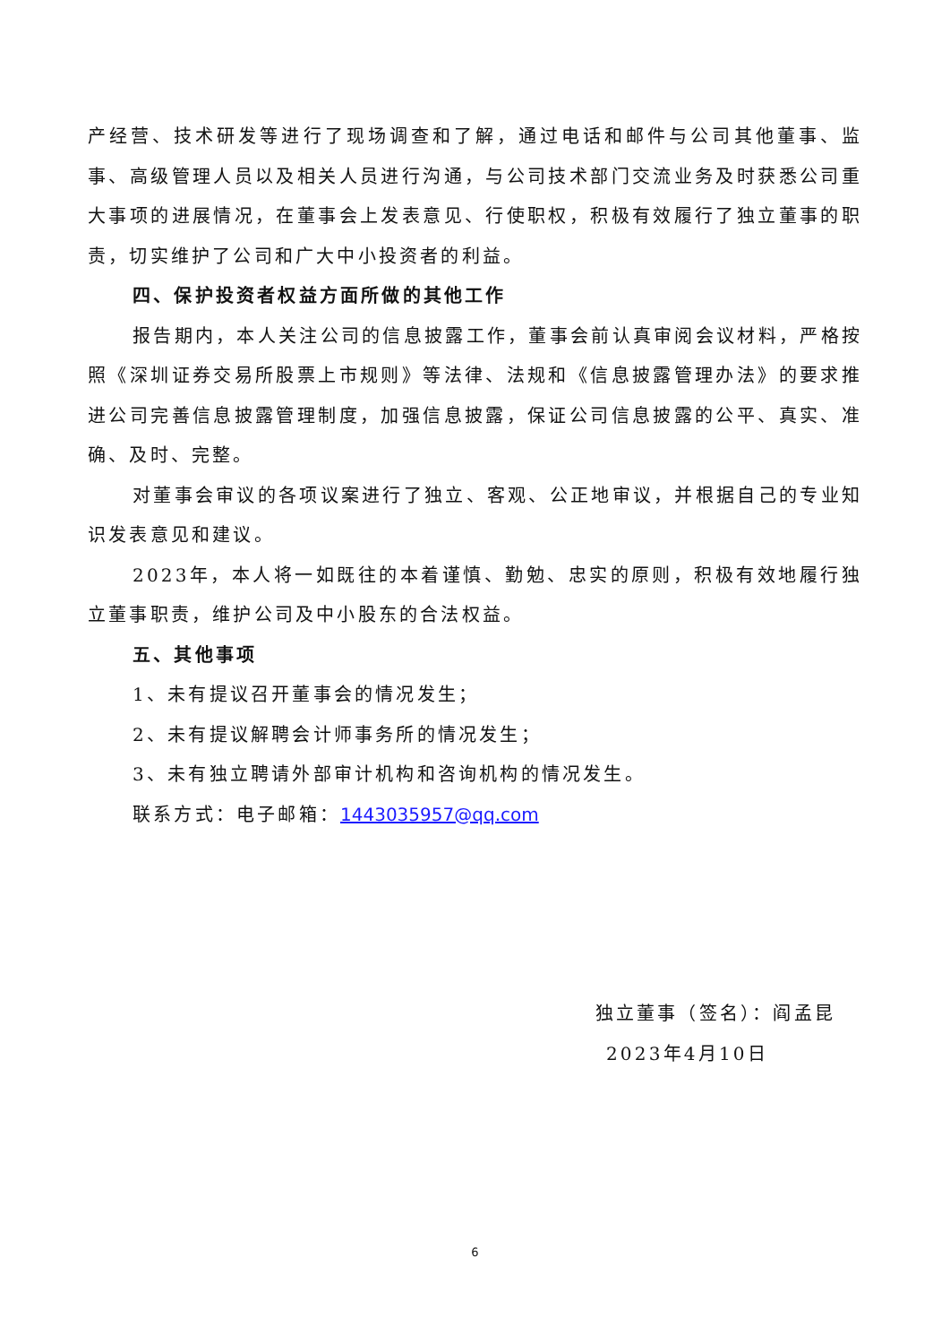产经营、技术研发等进行了现场调查和了解，通过电话和邮件与公司其他董事、监事、高级管理人员以及相关人员进行沟通，与公司技术部门交流业务及时获悉公司重大事项的进展情况，在董事会上发表意见、行使职权，积极有效履行了独立董事的职责，切实维护了公司和广大中小投资者的利益。
四、保护投资者权益方面所做的其他工作
报告期内，本人关注公司的信息披露工作，董事会前认真审阅会议材料，严格按照《深圳证券交易所股票上市规则》等法律、法规和《信息披露管理办法》的要求推进公司完善信息披露管理制度，加强信息披露，保证公司信息披露的公平、真实、准确、及时、完整。
对董事会审议的各项议案进行了独立、客观、公正地审议，并根据自己的专业知识发表意见和建议。
2023年，本人将一如既往的本着谨慎、勤勉、忠实的原则，积极有效地履行独立董事职责，维护公司及中小股东的合法权益。
五、其他事项
1、未有提议召开董事会的情况发生；
2、未有提议解聘会计师事务所的情况发生；
3、未有独立聘请外部审计机构和咨询机构的情况发生。
联系方式：电子邮箱：1443035957@qq.com
独立董事（签名）：阎孟昆
2023年4月10日
6